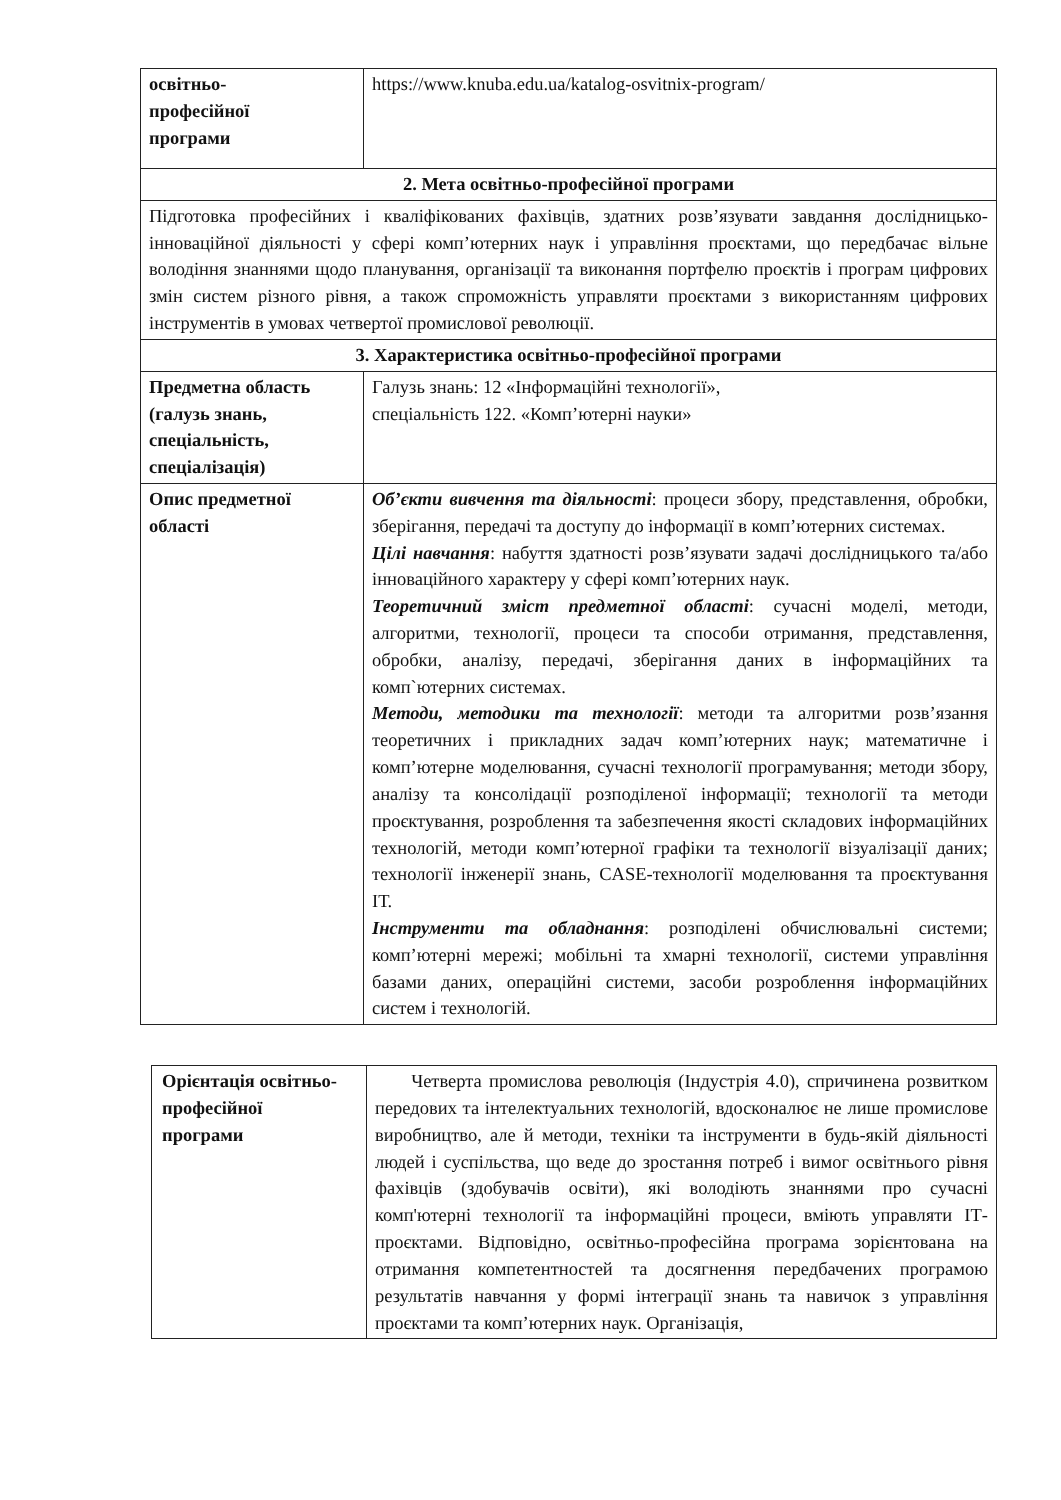| освітньо- професійної програми | https://www.knuba.edu.ua/katalog-osvitnix-program/ |
| 2. Мета освітньо-професійної програми | |
| Підготовка професійних і кваліфікованих фахівців, здатних розв’язувати завдання дослідницько-інноваційної діяльності у сфері комп’ютерних наук і управління проєктами, що передбачає вільне володіння знаннями щодо планування, організації та виконання портфелю проєктів і програм цифрових змін систем різного рівня, а також спроможність управляти проєктами з використанням цифрових інструментів в умовах четвертої промислової революції. | |
| 3. Характеристика освітньо-професійної програми | |
| Предметна область (галузь знань, спеціальність, спеціалізація) | Галузь знань: 12 «Інформаційні технології», спеціальність 122. «Комп’ютерні науки» |
| Опис предметної області | Об’єкти вивчення та діяльності : процеси збору, представлення, обробки, зберігання, передачі та доступу до інформації в комп’ютерних системах. Цілі навчання : набуття здатності розв’язувати задачі дослідницького та/або інноваційного характеру у сфері комп’ютерних наук. Теоретичний зміст предметної області : сучасні моделі, методи, алгоритми, технології, процеси та способи отримання, представлення, обробки, аналізу, передачі, зберігання даних в інформаційних та комп`ютерних системах. Методи, методики та технології : методи та алгоритми розв’язання теоретичних і прикладних задач комп’ютерних наук; математичне і комп’ютерне моделювання, сучасні технології програмування; методи збору, аналізу та консолідації розподіленої інформації; технології та методи проєктування, розроблення та забезпечення якості складових інформаційних технологій, методи комп’ютерної графіки та технології візуалізації даних; технології інженерії знань, CASE-технології моделювання та проєктування ІТ. Інструменти та обладнання : розподілені обчислювальні системи; комп’ютерні мережі; мобільні та хмарні технології, системи управління базами даних, операційні системи, засоби розроблення інформаційних систем і технологій. |
| Орієнтація освітньо- професійної програми | Четверта промислова революція (Індустрія 4.0), спричинена розвитком передових та інтелектуальних технологій, вдосконалює не лише промислове виробництво, але й методи, техніки та інструменти в будь-якій діяльності людей і суспільства, що веде до зростання потреб і вимог освітнього рівня фахівців (здобувачів освіти), які володіють знаннями про сучасні комп'ютерні технології та інформаційні процеси, вміють управляти ІТ-проєктами. Відповідно, освітньо-професійна програма зорієнтована на отримання компетентностей та досягнення передбачених програмою результатів навчання у формі інтеграції знань та навичок з управління проєктами та комп’ютерних наук. Організація, |